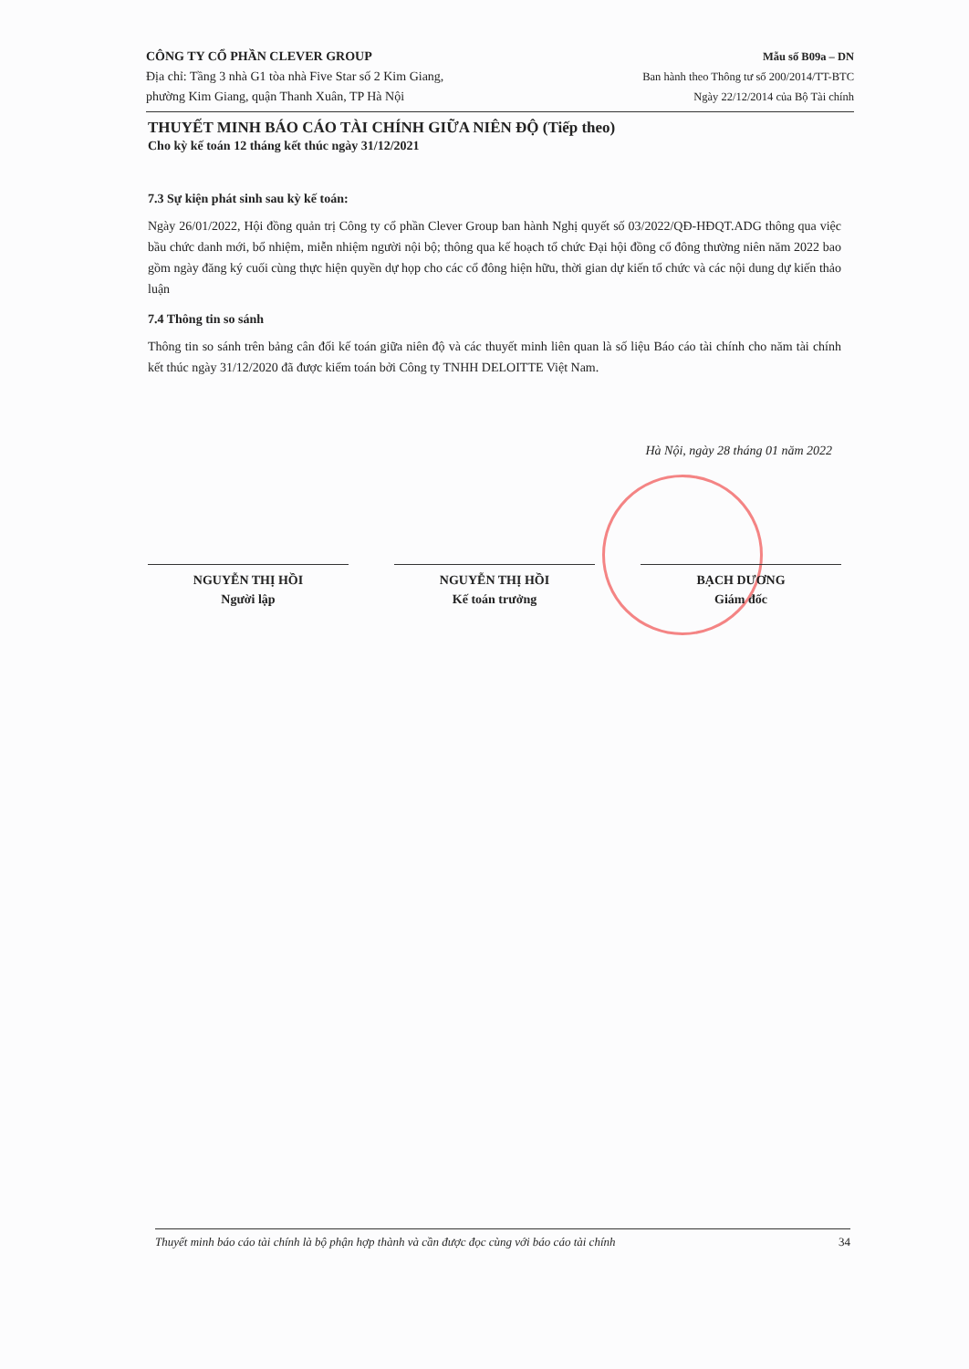CÔNG TY CỔ PHẦN CLEVER GROUP
Địa chỉ: Tầng 3 nhà G1 tòa nhà Five Star số 2 Kim Giang,
phường Kim Giang, quận Thanh Xuân, TP Hà Nội
Mẫu số B09a – DN
Ban hành theo Thông tư số 200/2014/TT-BTC
Ngày 22/12/2014 của Bộ Tài chính
THUYẾT MINH BÁO CÁO TÀI CHÍNH GIỮA NIÊN ĐỘ (Tiếp theo)
Cho kỳ kế toán 12 tháng kết thúc ngày 31/12/2021
7.3 Sự kiện phát sinh sau kỳ kế toán:
Ngày 26/01/2022, Hội đồng quản trị Công ty cổ phần Clever Group ban hành Nghị quyết số 03/2022/QĐ-HĐQT.ADG thông qua việc bầu chức danh mới, bổ nhiệm, miễn nhiệm người nội bộ; thông qua kế hoạch tổ chức Đại hội đồng cổ đông thường niên năm 2022 bao gồm ngày đăng ký cuối cùng thực hiện quyền dự họp cho các cổ đông hiện hữu, thời gian dự kiến tổ chức và các nội dung dự kiến thảo luận
7.4 Thông tin so sánh
Thông tin so sánh trên bảng cân đối kế toán giữa niên độ và các thuyết minh liên quan là số liệu Báo cáo tài chính cho năm tài chính kết thúc ngày 31/12/2020 đã được kiểm toán bởi Công ty TNHH DELOITTE Việt Nam.
Hà Nội, ngày 28 tháng 01 năm 2022
NGUYỄN THỊ HỒI
Người lập
NGUYỄN THỊ HỒI
Kế toán trưởng
BẠCH DƯƠNG
Giám đốc
Thuyết minh báo cáo tài chính là bộ phận hợp thành và cần được đọc cùng với báo cáo tài chính 34